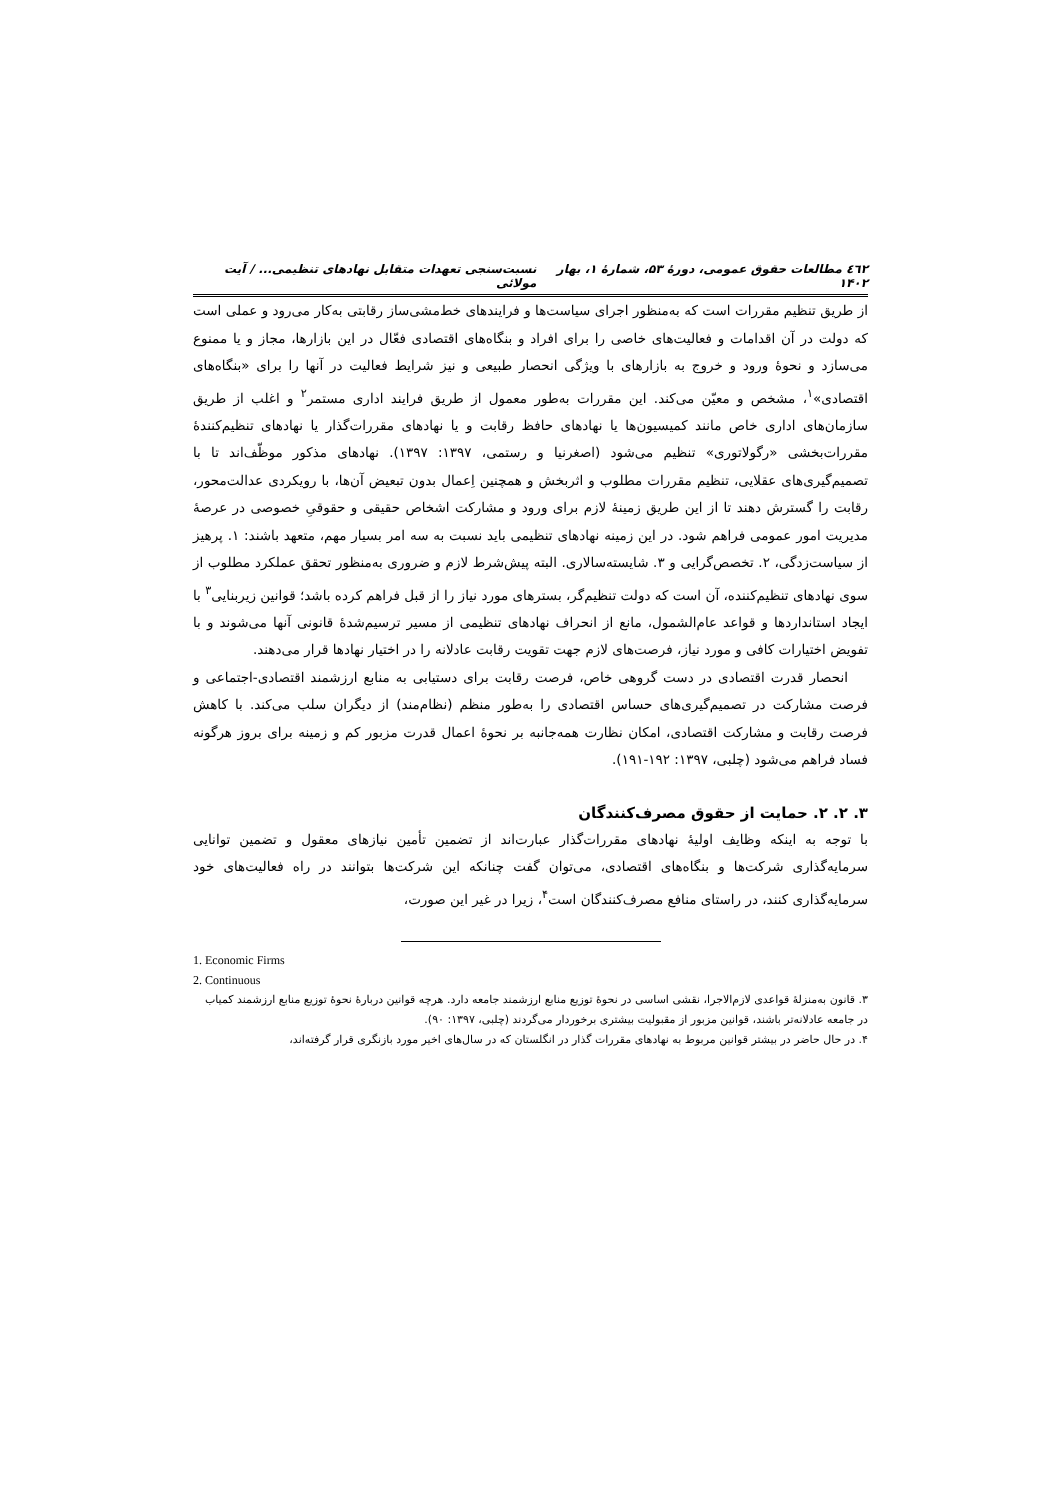٤٦٢ مطالعات حقوق عمومی، دورهٔ ۵۳، شمارهٔ ۱، بهار ۱۴۰۲ نسبت‌سنجی تعهدات متقابل نهادهای تنظیمی... / آیت مولائی
از طریق تنظیم مقررات است که به‌منظور اجرای سیاست‌ها و فرایندهای خط‌مشی‌ساز رقابتی به‌کار می‌رود و عملی است که دولت در آن اقدامات و فعالیت‌های خاصی را برای افراد و بنگاه‌های اقتصادی فعّال در این بازارها، مجاز و یا ممنوع می‌سازد و نحوهٔ ورود و خروج به بازارهای با ویژگی انحصار طبیعی و نیز شرایط فعالیت در آنها را برای «بنگاه‌های اقتصادی»<sup>۱</sup>، مشخص و معیّن می‌کند. این مقررات به‌طور معمول از طریق فرایند اداری مستمر<sup>۲</sup> و اغلب از طریق سازمان‌های اداری خاص مانند کمیسیون‌ها یا نهادهای حافظ رقابت و یا نهادهای مقررات‌گذار یا نهادهای تنظیم‌کنندهٔ مقررات‌بخشی «رگولاتوری» تنظیم می‌شود (اصغرنیا و رستمی، ۱۳۹۷: ۱۳۹۷). نهادهای مذکور موظّف‌اند تا با تصمیم‌گیری‌های عقلایی، تنظیم مقررات مطلوب و اثربخش و همچنین اِعمال بدون تبعیض آن‌ها، با رویکردی عدالت‌محور، رقابت را گسترش دهند تا از این طریق زمینهٔ لازم برای ورود و مشارکت اشخاص حقیقی و حقوقیِ خصوصی در عرصهٔ مدیریت امور عمومی فراهم شود. در این زمینه نهادهای تنظیمی باید نسبت به سه امر بسیار مهم، متعهد باشند: ۱. پرهیز از سیاست‌زدگی، ۲. تخصص‌گرایی و ۳. شایسته‌سالاری. البته پیش‌شرط لازم و ضروری به‌منظور تحقق عملکرد مطلوب از سوی نهادهای تنظیم‌کننده، آن است که دولت تنظیم‌گر، بسترهای مورد نیاز را از قبل فراهم کرده باشد؛ قوانین زیربنایی<sup>۳</sup> با ایجاد استانداردها و قواعد عام‌الشمول، مانع از انحراف نهادهای تنظیمی از مسیر ترسیم‌شدهٔ قانونی آنها می‌شوند و با تفویض اختیارات کافی و مورد نیاز، فرصت‌های لازم جهت تقویت رقابت عادلانه را در اختیار نهادها قرار می‌دهند.
انحصار قدرت اقتصادی در دست گروهی خاص، فرصت رقابت برای دستیابی به منابع ارزشمند اقتصادی-اجتماعی و فرصت مشارکت در تصمیم‌گیری‌های حساس اقتصادی را به‌طور منظم (نظام‌مند) از دیگران سلب می‌کند. با کاهش فرصت رقابت و مشارکت اقتصادی، امکان نظارت همه‌جانبه بر نحوهٔ اعمال قدرت مزبور کم و زمینه برای بروز هرگونه فساد فراهم می‌شود (چلبی، ۱۳۹۷: ۱۹۲-۱۹۱).
۳. ۲. ۲. حمایت از حقوق مصرف‌کنندگان
با توجه به اینکه وظایف اولیهٔ نهادهای مقررات‌گذار عبارت‌اند از تضمین تأمین نیازهای معقول و تضمین توانایی سرمایه‌گذاری شرکت‌ها و بنگاه‌های اقتصادی، می‌توان گفت چنانکه این شرکت‌ها بتوانند در راه فعالیت‌های خود سرمایه‌گذاری کنند، در راستای منافع مصرف‌کنندگان است<sup>۴</sup>، زیرا در غیر این صورت،
1. Economic Firms
2. Continuous
۳. قانون به‌منزلهٔ قواعدی لازم‌الاجرا، نقشی اساسی در نحوهٔ توزیع منابع ارزشمند جامعه دارد. هرچه قوانین دربارهٔ نحوهٔ توزیع منابع ارزشمند کمیاب در جامعه عادلانه‌تر باشند، قوانین مزبور از مقبولیت بیشتری برخوردار می‌گردند (چلبی، ۱۳۹۷: ۹۰).
۴. در حال حاضر در بیشتر قوانین مربوط به نهادهای مقررات گذار در انگلستان که در سال‌های اخیر مورد بازنگری قرار گرفته‌اند،